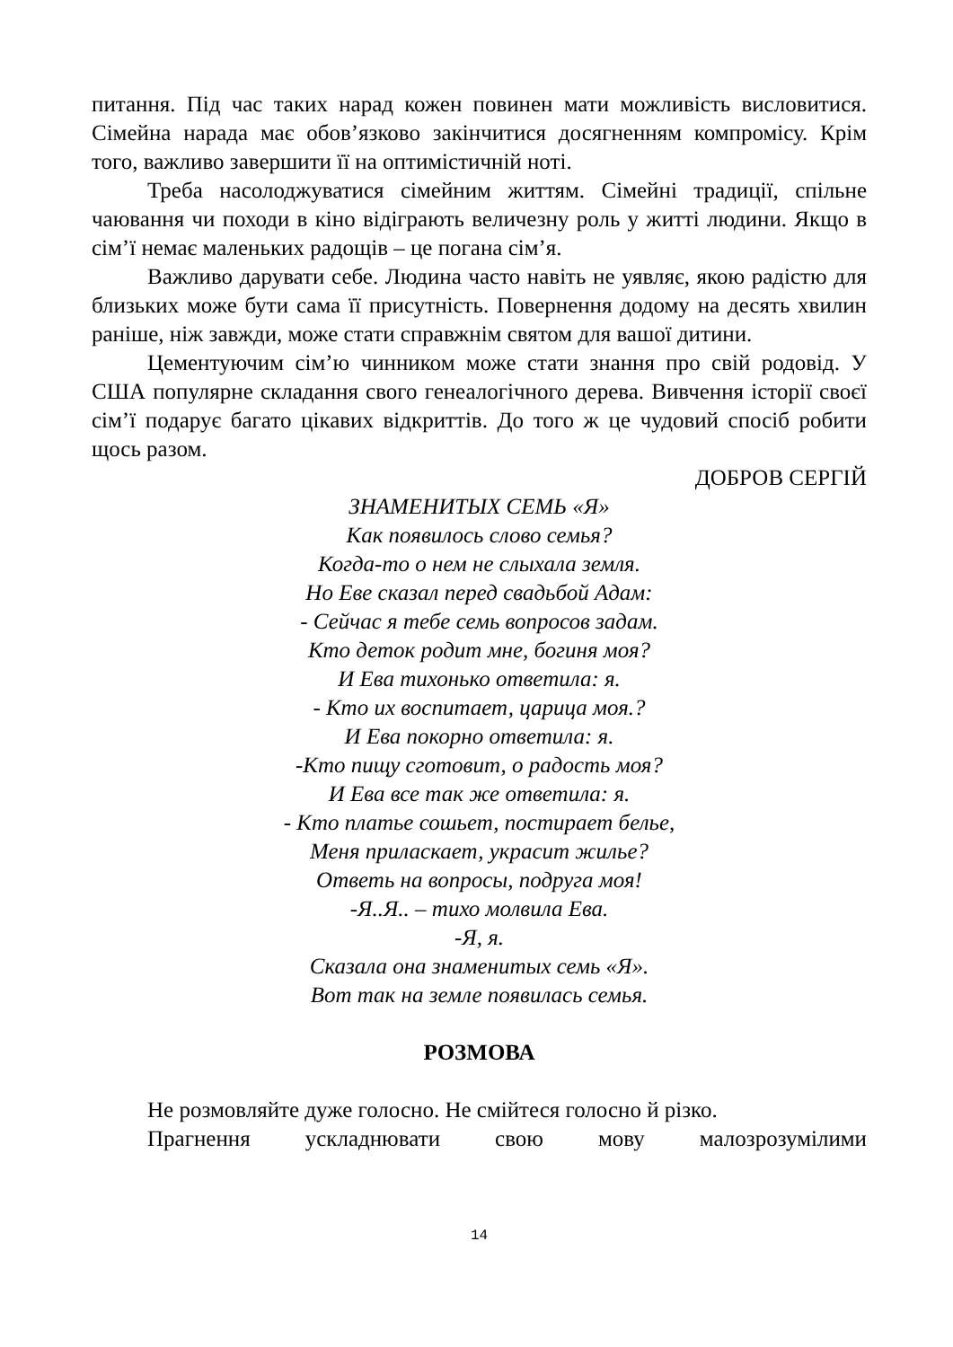питання. Під час таких нарад кожен повинен мати можливість висловитися. Сімейна нарада має обов’язково закінчитися досягненням компромісу. Крім того, важливо завершити її на оптимістичній ноті.
Треба насолоджуватися сімейним життям. Сімейні традиції, спільне чаювання чи походи в кіно відіграють величезну роль у житті людини. Якщо в сім’ї немає маленьких радощів – це погана сім’я.
Важливо дарувати себе. Людина часто навіть не уявляє, якою радістю для близьких може бути сама її присутність. Повернення додому на десять хвилин раніше, ніж завжди, може стати справжнім святом для вашої дитини.
Цементуючим сім’ю чинником може стати знання про свій родовід. У США популярне складання свого генеалогічного дерева. Вивчення історії своєї сім’ї подарує багато цікавих відкриттів. До того ж це чудовий спосіб робити щось разом.
ДОБРОВ СЕРГІЙ
ЗНАМЕНИТЫХ СЕМЬ «Я»
Как появилось слово семья?
Когда-то о нем не слыхала земля.
Но Еве сказал перед свадьбой Адам:
- Сейчас я тебе семь вопросов задам.
Кто деток родит мне, богиня моя?
И Ева тихонько ответила: я.
- Кто их воспитает, царица моя.?
И Ева покорно ответила: я.
-Кто пищу сготовит, о радость моя?
И Ева все так же ответила: я.
- Кто платье сошьет, постирает белье,
Меня приласкает, украсит жилье?
Ответь на вопросы, подруга моя!
-Я..Я.. – тихо молвила Ева.
-Я, я.
Сказала она знаменитых семь «Я».
Вот так на земле появилась семья.
РОЗМОВА
Не розмовляйте дуже голосно. Не смійтеся голосно й різко.
Прагнення ускладнювати свою мову малозрозумілими
14